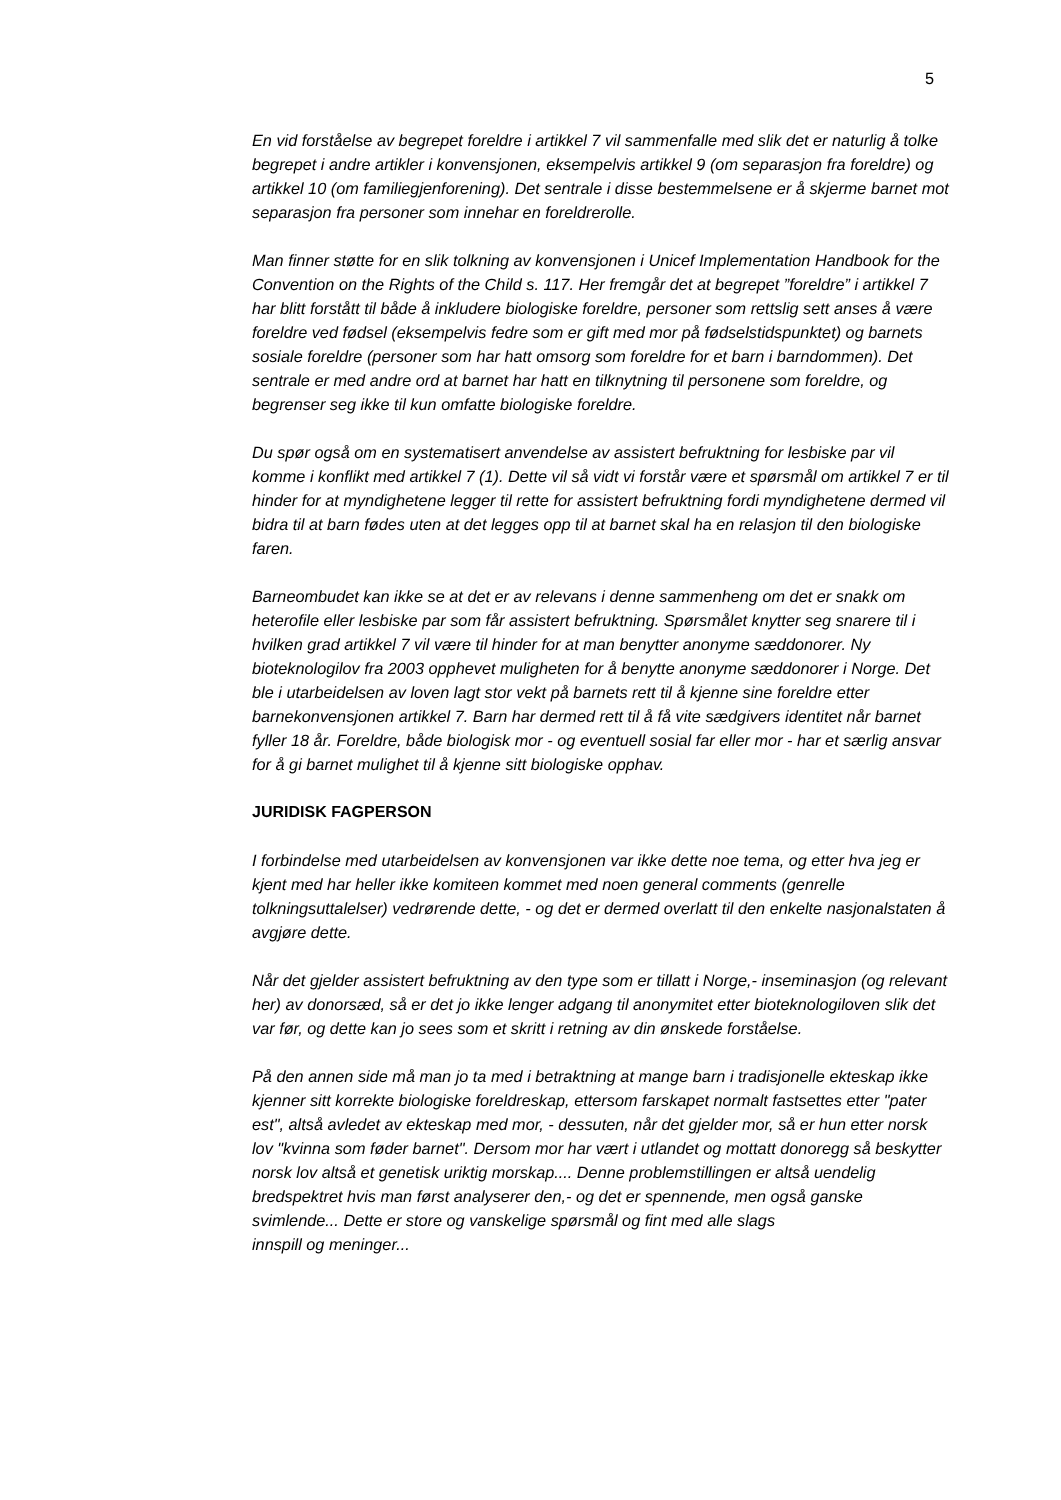5
En vid forståelse av begrepet foreldre i artikkel 7 vil sammenfalle med slik det er naturlig å tolke begrepet i andre artikler i konvensjonen, eksempelvis artikkel 9 (om separasjon fra foreldre) og artikkel 10 (om familiegjenforening). Det sentrale i disse bestemmelsene er å skjerme barnet mot separasjon fra personer som innehar en foreldrerolle.
Man finner støtte for en slik tolkning av konvensjonen i Unicef Implementation Handbook for the Convention on the Rights of the Child s. 117. Her fremgår det at begrepet ”foreldre” i artikkel 7 har blitt forstått til både å inkludere biologiske foreldre, personer som rettslig sett anses å være foreldre ved fødsel (eksempelvis fedre som er gift med mor på fødselstidspunktet) og barnets sosiale foreldre (personer som har hatt omsorg som foreldre for et barn i barndommen). Det sentrale er med andre ord at barnet har hatt en tilknytning til personene som foreldre, og begrenser seg ikke til kun omfatte biologiske foreldre.
Du spør også om en systematisert anvendelse av assistert befruktning for lesbiske par vil komme i konflikt med artikkel 7 (1). Dette vil så vidt vi forstår være et spørsmål om artikkel 7 er til hinder for at myndighetene legger til rette for assistert befruktning fordi myndighetene dermed vil bidra til at barn fødes uten at det legges opp til at barnet skal ha en relasjon til den biologiske faren.
Barneombudet kan ikke se at det er av relevans i denne sammenheng om det er snakk om heterofile eller lesbiske par som får assistert befruktning. Spørsmålet knytter seg snarere til i hvilken grad artikkel 7 vil være til hinder for at man benytter anonyme sæddonorer. Ny bioteknologilov fra 2003 opphevet muligheten for å benytte anonyme sæddonorer i Norge. Det ble i utarbeidelsen av loven lagt stor vekt på barnets rett til å kjenne sine foreldre etter barnekonvensjonen artikkel 7. Barn har dermed rett til å få vite sædgivers identitet når barnet fyller 18 år. Foreldre, både biologisk mor - og eventuell sosial far eller mor - har et særlig ansvar for å gi barnet mulighet til å kjenne sitt biologiske opphav.
JURIDISK FAGPERSON
I forbindelse med utarbeidelsen av konvensjonen var ikke dette noe tema, og etter hva jeg er kjent med har heller ikke komiteen kommet med noen general comments (genrelle tolkningsuttalelser) vedrørende dette, - og det er dermed overlatt til den enkelte nasjonalstaten å avgjøre dette.
Når det gjelder assistert befruktning av den type som er tillatt i Norge,- inseminasjon (og relevant her) av donorsæd, så er det jo ikke lenger adgang til anonymitet etter bioteknologiloven slik det var før, og dette kan jo sees som et skritt i retning av din ønskede forståelse.
På den annen side må man jo ta med i betraktning at mange barn i tradisjonelle ekteskap ikke kjenner sitt korrekte biologiske foreldreskap, ettersom farskapet normalt fastsettes etter "pater est", altså avledet av ekteskap med mor, - dessuten, når det gjelder mor, så er hun etter norsk lov "kvinna som føder barnet". Dersom mor har vært i utlandet og mottatt donoregg så beskytter norsk lov altså et genetisk uriktig morskap.... Denne problemstillingen er altså uendelig bredspektret hvis man først analyserer den,- og det er spennende, men også ganske svimlende... Dette er store og vanskelige spørsmål og fint med alle slags
innspill og meninger...